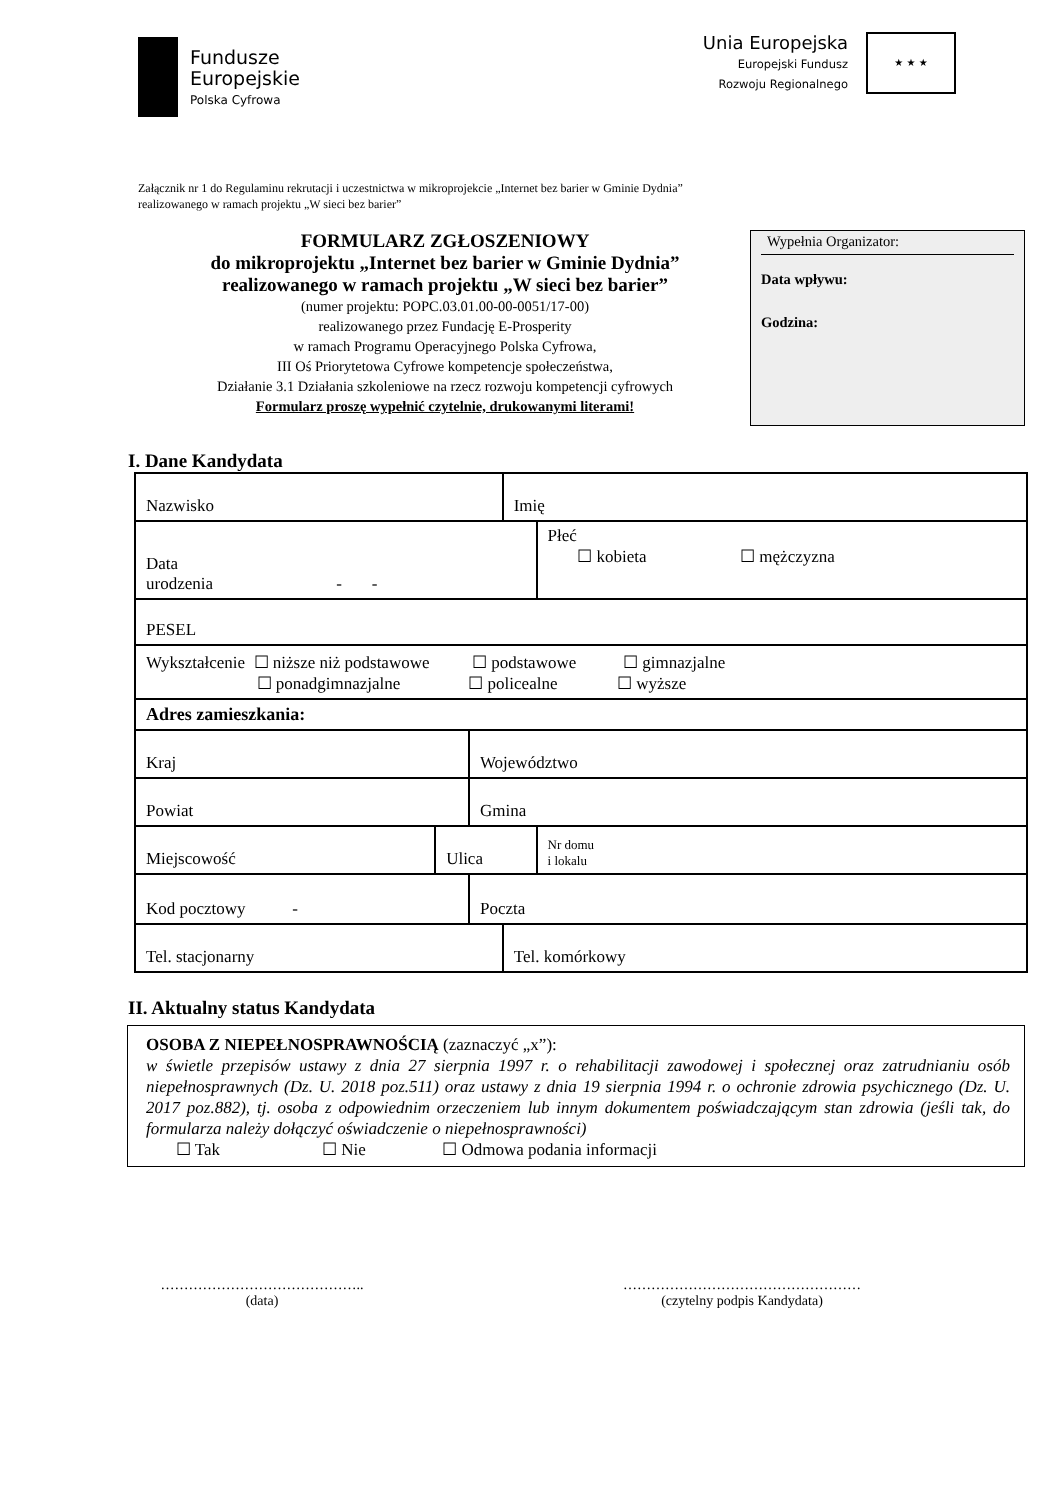Fundusze
Europejskie
Polska Cyfrowa
Unia Europejska
Europejski Fundusz
Rozwoju Regionalnego
★ ★ ★
Załącznik nr 1 do Regulaminu rekrutacji i uczestnictwa w mikroprojekcie „Internet bez barier w Gminie Dydnia”
realizowanego w ramach projektu „W sieci bez barier”
FORMULARZ ZGŁOSZENIOWY
do mikroprojektu „Internet bez barier w Gminie Dydnia”
realizowanego w ramach projektu „W sieci bez barier”
(numer projektu: POPC.03.01.00-00-0051/17-00)
realizowanego przez Fundację E-Prosperity
w ramach Programu Operacyjnego Polska Cyfrowa,
III Oś Priorytetowa Cyfrowe kompetencje społeczeństwa,
Działanie 3.1 Działania szkoleniowe na rzecz rozwoju kompetencji cyfrowych
Formularz proszę wypełnić czytelnie, drukowanymi literami!
Wypełnia Organizator:
Data wpływu:
Godzina:
I. Dane Kandydata
| Nazwisko | | | Imię | |
| Data urodzenia - - | | | | Płeć ☐ kobieta ☐ mężczyzna |
| PESEL | | | | |
| Wykształcenie ☐ niższe niż podstawowe ☐ podstawowe ☐ gimnazjalne ☐ ponadgimnazjalne ☐ policealne ☐ wyższe | | | | |
| Adres zamieszkania: | | | | |
| Kraj | | Województwo | | |
| Powiat | | Gmina | | |
| Miejscowość | Ulica | | | Nr domu i lokalu |
| Kod pocztowy - | | Poczta | | |
| Tel. stacjonarny | | | Tel. komórkowy | |
II. Aktualny status Kandydata
OSOBA Z NIEPEŁNOSPRAWNOŚCIĄ (zaznaczyć „x”):
w świetle przepisów ustawy z dnia 27 sierpnia 1997 r. o rehabilitacji zawodowej i społecznej oraz zatrudnianiu osób niepełnosprawnych (Dz. U. 2018 poz.511) oraz ustawy z dnia 19 sierpnia 1994 r. o ochronie zdrowia psychicznego (Dz. U. 2017 poz.882), tj. osoba z odpowiednim orzeczeniem lub innym dokumentem poświadczającym stan zdrowia (jeśli tak, do formularza należy dołączyć oświadczenie o niepełnosprawności)
☐ Tak ☐ Nie ☐ Odmowa podania informacji
……………………………………..
(data)
……………………………………………
(czytelny podpis Kandydata)